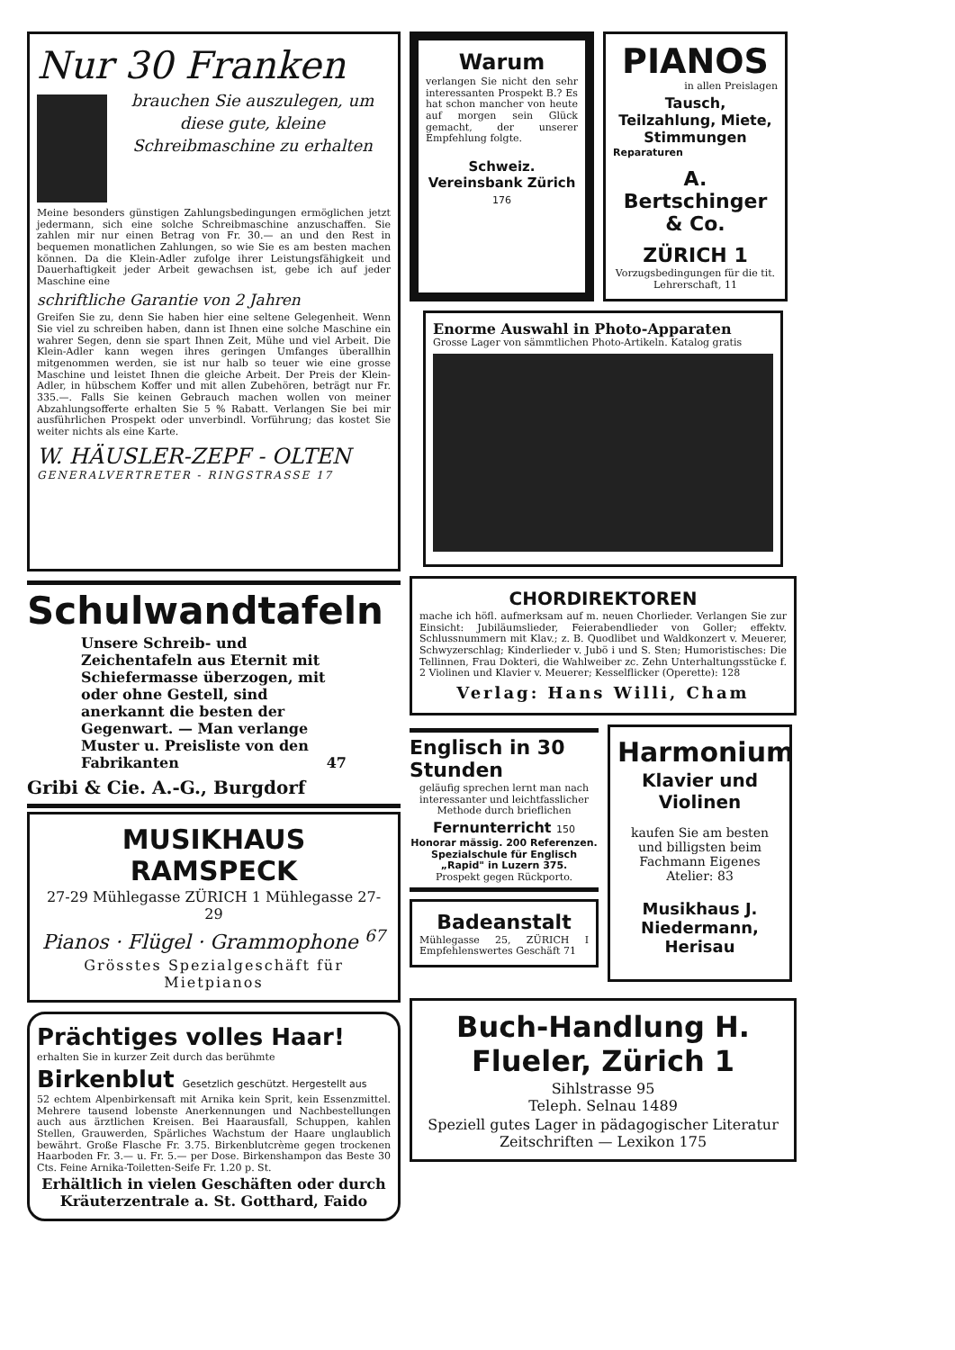Nur 30 Franken
brauchen Sie auszulegen, um diese gute, kleine Schreibmaschine zu erhalten
Meine besonders günstigen Zahlungsbedingungen ermöglichen jetzt jedermann, sich eine solche Schreibmaschine anzuschaffen. Sie zahlen mir nur einen Betrag von Fr. 30.— an und den Rest in bequemen monatlichen Zahlungen, so wie Sie es am besten machen können. Da die Klein-Adler zufolge ihrer Leistungsfähigkeit und Dauerhaftigkeit jeder Arbeit gewachsen ist, gebe ich auf jeder Maschine eine
schriftliche Garantie von 2 Jahren
Greifen Sie zu, denn Sie haben hier eine seltene Gelegenheit. Wenn Sie viel zu schreiben haben, dann ist Ihnen eine solche Maschine ein wahrer Segen, denn sie spart Ihnen Zeit, Mühe und viel Arbeit. Die Klein-Adler kann wegen ihres geringen Umfanges überallhin mitgenommen werden, sie ist nur halb so teuer wie eine grosse Maschine und leistet Ihnen die gleiche Arbeit. Der Preis der Klein-Adler, in hübschem Koffer und mit allen Zubehören, beträgt nur Fr. 335.—. Falls Sie keinen Gebrauch machen wollen von meiner Abzahlungsofferte erhalten Sie 5 % Rabatt. Verlangen Sie bei mir ausführlichen Prospekt oder unverbindl. Vorführung; das kostet Sie weiter nichts als eine Karte.
W. HÄUSLER-ZEPF - OLTEN
GENERALVERTRETER - RINGSTRASSE 17
Schulwandtafeln
Unsere Schreib- und Zeichentafeln aus Eternit mit Schiefermasse überzogen, mit oder ohne Gestell, sind anerkannt die besten der Gegenwart. — Man verlange Muster u. Preisliste von den Fabrikanten 47
Gribi & Cie. A.-G., Burgdorf
MUSIKHAUS RAMSPECK
27-29 Mühlegasse ZÜRICH 1 Mühlegasse 27-29
Pianos · Flügel · Grammophone <sup>67</sup>
Grösstes Spezialgeschäft für Mietpianos
Prächtiges volles Haar!
erhalten Sie in kurzer Zeit durch das berühmte
Birkenblut Gesetzlich geschützt. Hergestellt aus
52 echtem Alpenbirkensaft mit Arnika kein Sprit, kein Essenzmittel. Mehrere tausend lobenste Anerkennungen und Nachbestellungen auch aus ärztlichen Kreisen. Bei Haarausfall, Schuppen, kahlen Stellen, Grauwerden, Spärliches Wachstum der Haare unglaublich bewährt. Große Flasche Fr. 3.75. Birkenblutcrème gegen trockenen Haarboden Fr. 3.— u. Fr. 5.— per Dose. Birkenshampon das Beste 30 Cts. Feine Arnika-Toiletten-Seife Fr. 1.20 p. St.
Erhältlich in vielen Geschäften oder durch Kräuterzentrale a. St. Gotthard, Faido
Warum
verlangen Sie nicht den sehr interessanten Prospekt B.? Es hat schon mancher von heute auf morgen sein Glück gemacht, der unserer Empfehlung folgte.
Schweiz. Vereinsbank Zürich 176
PIANOS
in allen Preislagen
Tausch, Teilzahlung, Miete, Stimmungen
Reparaturen
A. Bertschinger & Co.
ZÜRICH 1
Vorzugsbedingungen für die tit. Lehrerschaft, 11
Enorme Auswahl in Photo-Apparaten
Grosse Lager von sämmtlichen Photo-Artikeln. Katalog gratis
CHORDIREKTOREN
mache ich höfl. aufmerksam auf m. neuen Chorlieder. Verlangen Sie zur Einsicht: Jubiläumslieder, Feierabendlieder von Goller; effektv. Schlussnummern mit Klav.; z. B. Quodlibet und Waldkonzert v. Meuerer, Schwyzerschlag; Kinderlieder v. Jubö i und S. Sten; Humoristisches: Die Tellinnen, Frau Dokteri, die Wahlweiber zc. Zehn Unterhaltungsstücke f. 2 Violinen und Klavier v. Meuerer; Kesselflicker (Operette): 128
Verlag: Hans Willi, Cham
Englisch in 30 Stunden
geläufig sprechen lernt man nach interessanter und leichtfasslicher Methode durch brieflichen
Fernunterricht 150
Honorar mässig. 200 Referenzen. Spezialschule für Englisch „Rapid" in Luzern 375.
Prospekt gegen Rückporto.
Badeanstalt
Mühlegasse 25, ZÜRICH I Empfehlenswertes Geschäft 71
Harmonium
Klavier und Violinen
kaufen Sie am besten und billigsten beim Fachmann Eigenes Atelier: 83
Musikhaus J. Niedermann, Herisau
Buch-Handlung H. Flueler, Zürich 1
Sihlstrasse 95
Teleph. Selnau 1489
Speziell gutes Lager in pädagogischer Literatur
Zeitschriften — Lexikon 175